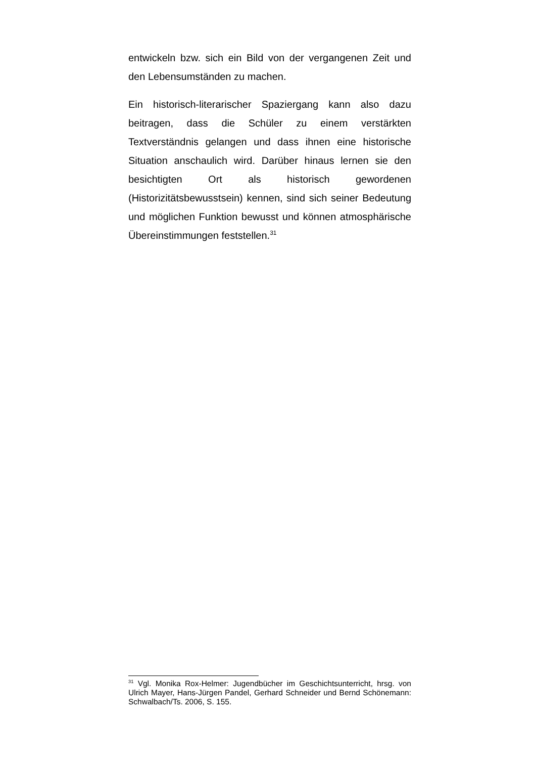entwickeln bzw. sich ein Bild von der vergangenen Zeit und den Lebensumständen zu machen.
Ein historisch-literarischer Spaziergang kann also dazu beitragen, dass die Schüler zu einem verstärkten Textverständnis gelangen und dass ihnen eine historische Situation anschaulich wird. Darüber hinaus lernen sie den besichtigten Ort als historisch gewordenen (Historizitätsbewusstsein) kennen, sind sich seiner Bedeutung und möglichen Funktion bewusst und können atmosphärische Übereinstimmungen feststellen.<sup>31</sup>
<sup>31</sup> Vgl. Monika Rox-Helmer: Jugendbücher im Geschichtsunterricht, hrsg. von Ulrich Mayer, Hans-Jürgen Pandel, Gerhard Schneider und Bernd Schönemann: Schwalbach/Ts. 2006, S. 155.